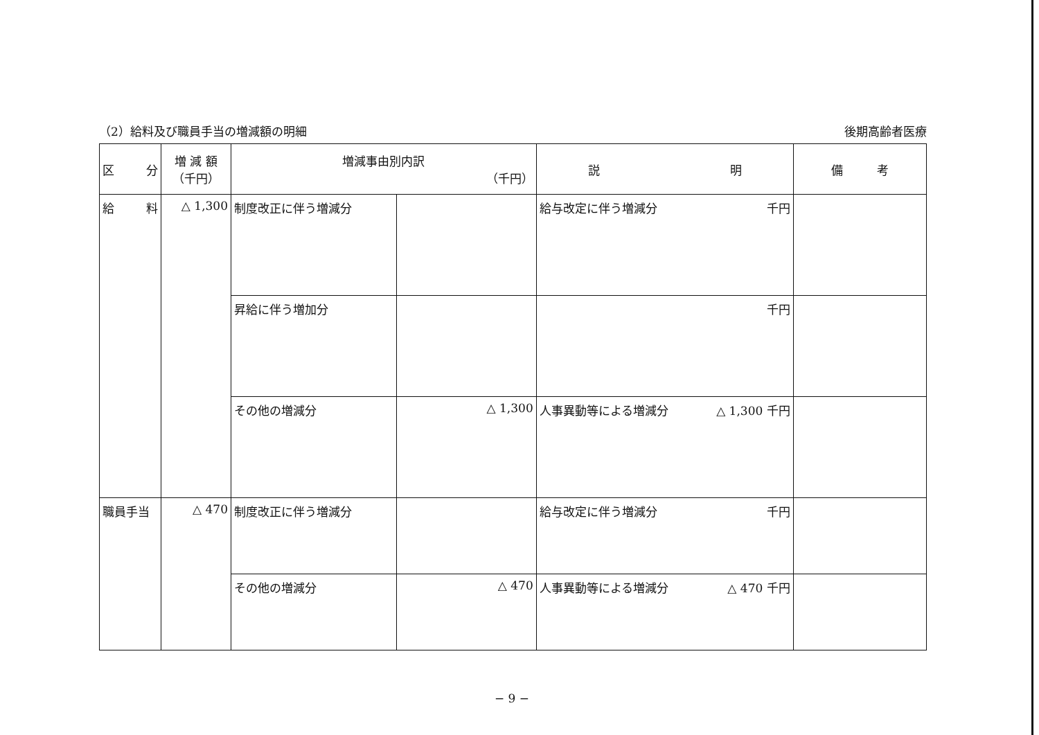（2）給料及び職員手当の増減額の明細 後期高齢者医療
| 区 分 | 増 減 額 （千円） | 増減事由別内訳 （千円） | | 説 明 | 備 考 |
| --- | --- | --- | --- | --- | --- |
| 給 料 | △ 1,300 | 制度改正に伴う増減分 | | 給与改定に伴う増減分 千円 | |
| | | 昇給に伴う増加分 | | 千円 | |
| | | その他の増減分 | △ 1,300 | 人事異動等による増減分 △ 1,300 千円 | |
| 職員手当 | △ 470 | 制度改正に伴う増減分 | | 給与改定に伴う増減分 千円 | |
| | | その他の増減分 | △ 470 | 人事異動等による増減分 △ 470 千円 | |
− 9 −